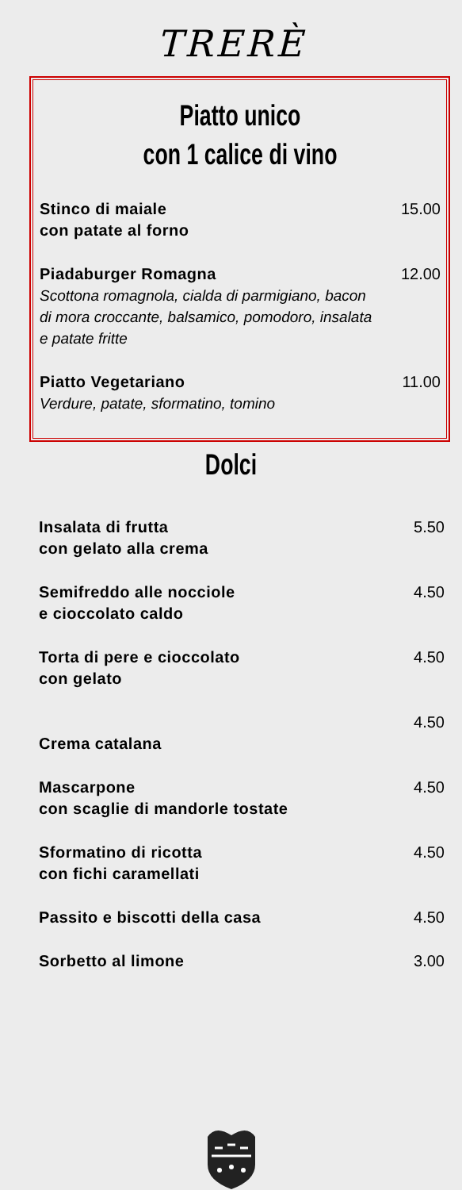TRERÈ
Piatto unico
con 1 calice di vino
| Stinco di maiale con patate al forno | 15.00 |
| Piadaburger Romagna Scottona romagnola, cialda di parmigiano, bacon di mora croccante, balsamico, pomodoro, insalata e patate fritte | 12.00 |
| Piatto Vegetariano Verdure, patate, sformatino, tomino | 11.00 |
Dolci
| Insalata di frutta con gelato alla crema | 5.50 |
| Semifreddo alle nocciole e cioccolato caldo | 4.50 |
| Torta di pere e cioccolato con gelato | 4.50 |
| Crema catalana | 4.50 |
| Mascarpone con scaglie di mandorle tostate | 4.50 |
| Sformatino di ricotta con fichi caramellati | 4.50 |
| Passito e biscotti della casa | 4.50 |
| Sorbetto al limone | 3.00 |